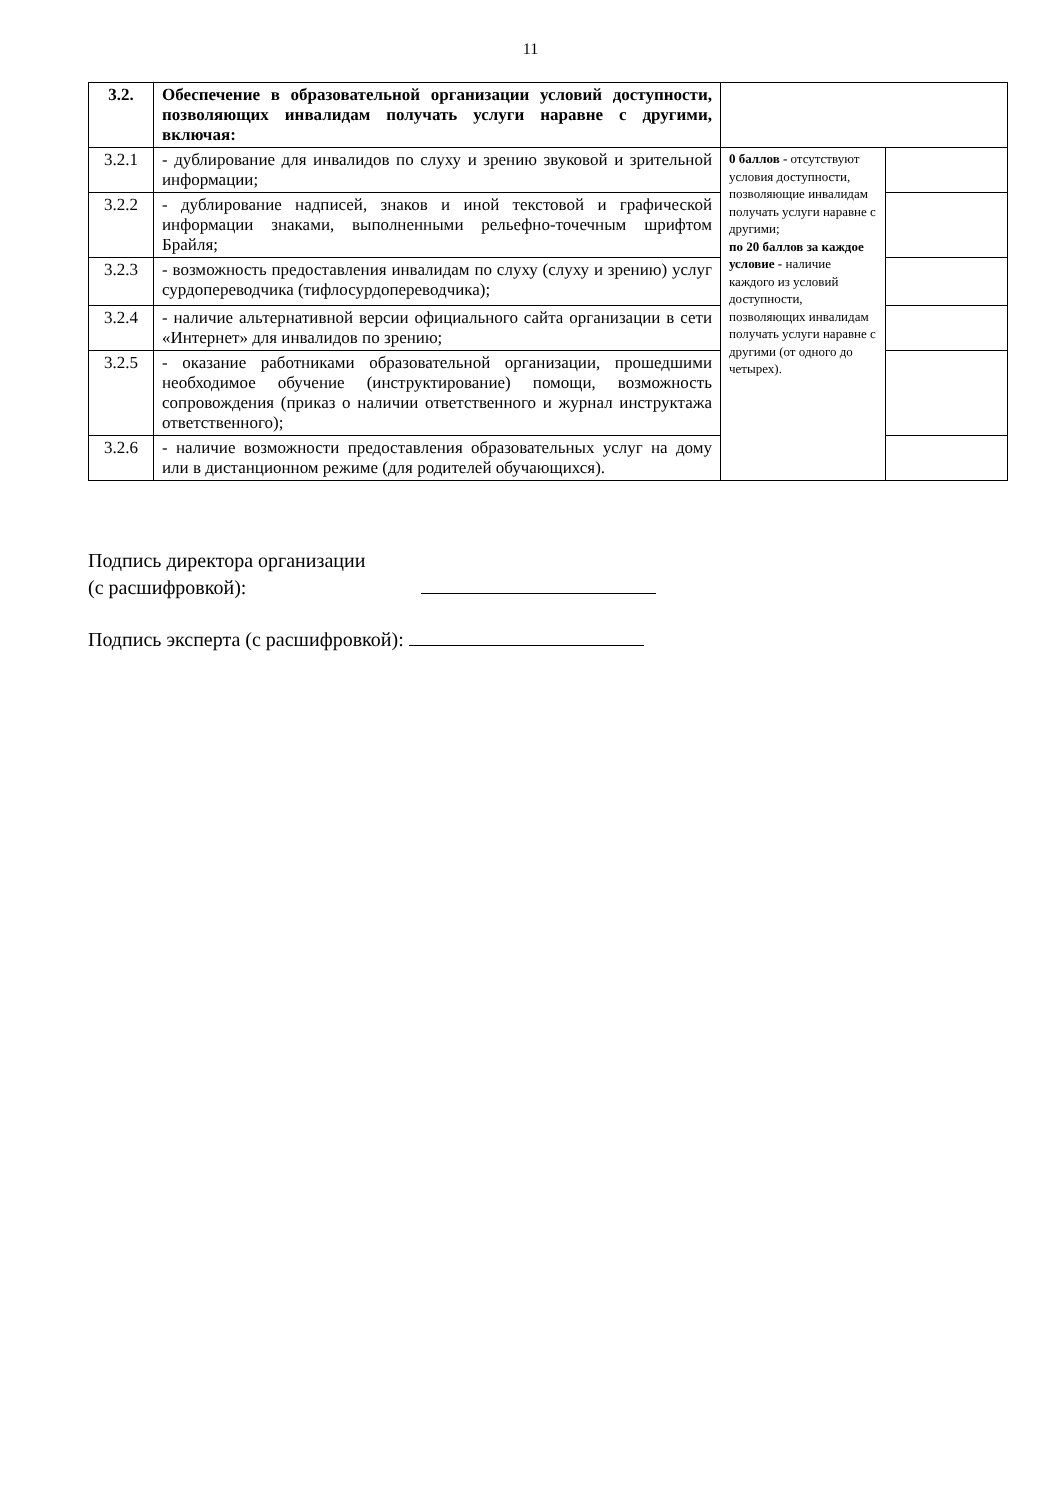11
| 3.2. | Обеспечение в образовательной организации условий доступности, позволяющих инвалидам получать услуги наравне с другими, включая: | | |
| 3.2.1 | - дублирование для инвалидов по слуху и зрению звуковой и зрительной информации; | 0 баллов - отсутствуют условия доступности, позволяющие инвалидам получать услуги наравне с другими; по 20 баллов за каждое условие - наличие каждого из условий доступности, позволяющих инвалидам получать услуги наравне с другими (от одного до четырех). | |
| 3.2.2 | - дублирование надписей, знаков и иной текстовой и графической информации знаками, выполненными рельефно-точечным шрифтом Брайля; | | |
| 3.2.3 | - возможность предоставления инвалидам по слуху (слуху и зрению) услуг сурдопереводчика (тифлосурдопереводчика); | | |
| 3.2.4 | - наличие альтернативной версии официального сайта организации в сети «Интернет» для инвалидов по зрению; | | |
| 3.2.5 | - оказание работниками образовательной организации, прошедшими необходимое обучение (инструктирование) помощи, возможность сопровождения (приказ о наличии ответственного и журнал инструктажа ответственного); | | |
| 3.2.6 | - наличие возможности предоставления образовательных услуг на дому или в дистанционном режиме (для родителей обучающихся). | | |
Подпись директора организации
(с расшифровкой):
Подпись эксперта (с расшифровкой):